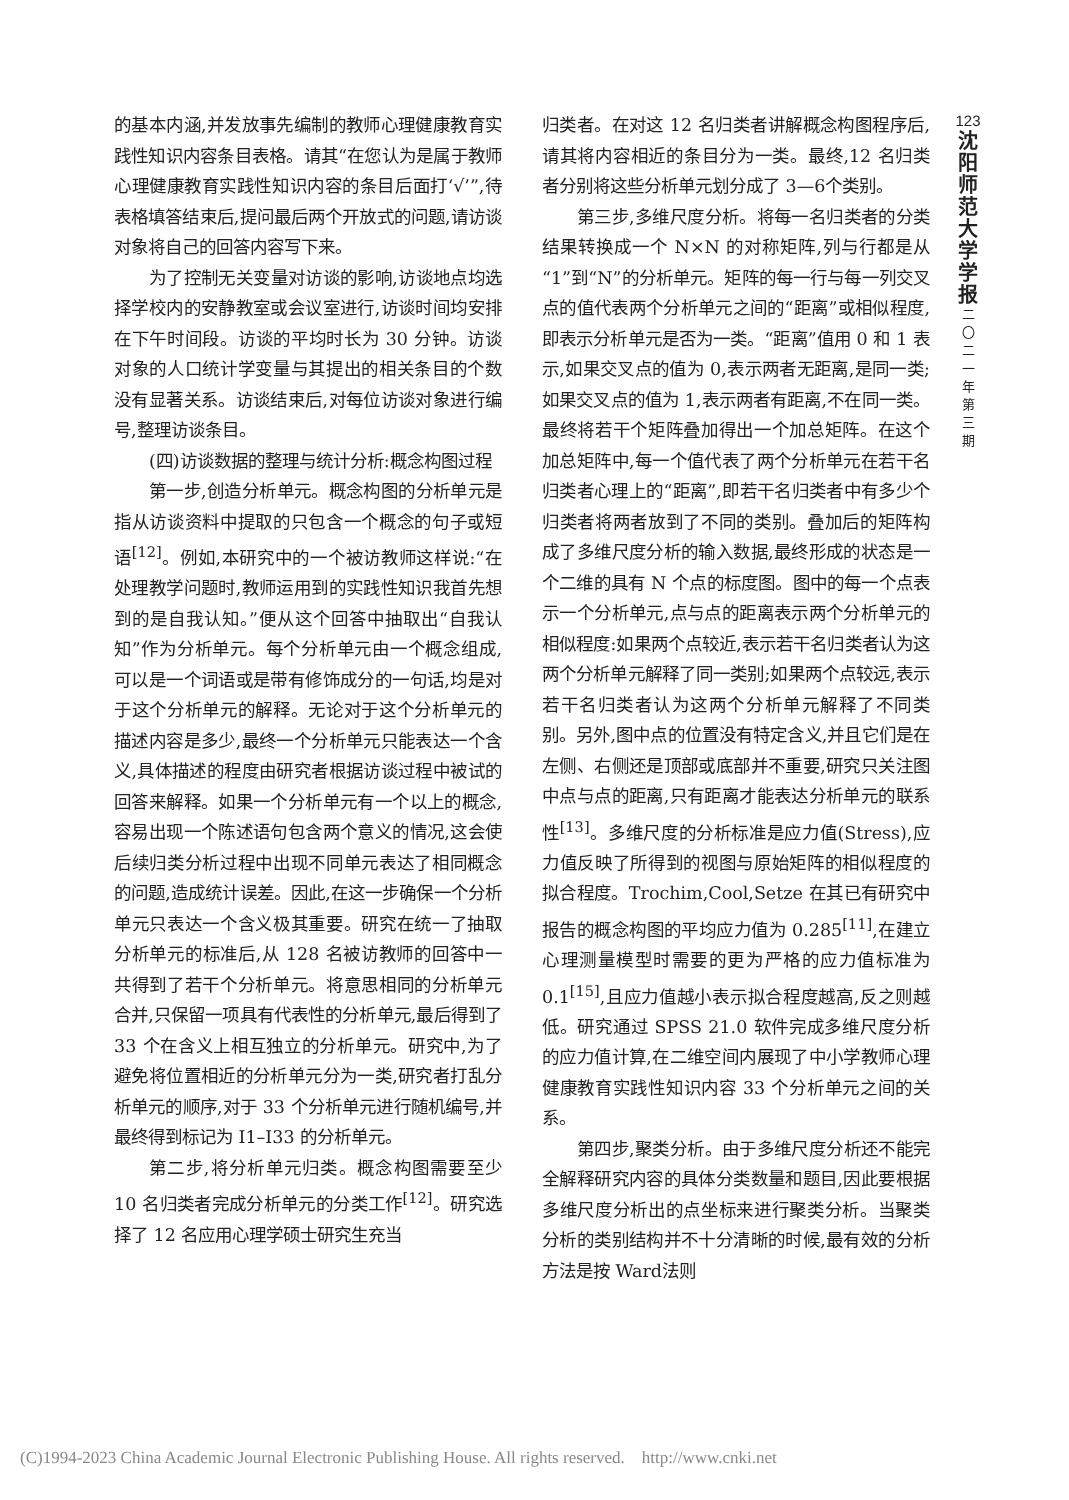的基本内涵,并发放事先编制的教师心理健康教育实践性知识内容条目表格。请其“在您认为是属于教师心理健康教育实践性知识内容的条目后面打‘√’”,待表格填答结束后,提问最后两个开放式的问题,请访谈对象将自己的回答内容写下来。
为了控制无关变量对访谈的影响,访谈地点均选择学校内的安静教室或会议室进行,访谈时间均安排在下午时间段。访谈的平均时长为 30 分钟。访谈对象的人口统计学变量与其提出的相关条目的个数没有显著关系。访谈结束后,对每位访谈对象进行编号,整理访谈条目。
(四)访谈数据的整理与统计分析:概念构图过程
第一步,创造分析单元。概念构图的分析单元是指从访谈资料中提取的只包含一个概念的句子或短语<sup>[12]</sup>。例如,本研究中的一个被访教师这样说:“在处理教学问题时,教师运用到的实践性知识我首先想到的是自我认知。”便从这个回答中抽取出“自我认知”作为分析单元。每个分析单元由一个概念组成,可以是一个词语或是带有修饰成分的一句话,均是对于这个分析单元的解释。无论对于这个分析单元的描述内容是多少,最终一个分析单元只能表达一个含义,具体描述的程度由研究者根据访谈过程中被试的回答来解释。如果一个分析单元有一个以上的概念,容易出现一个陈述语句包含两个意义的情况,这会使后续归类分析过程中出现不同单元表达了相同概念的问题,造成统计误差。因此,在这一步确保一个分析单元只表达一个含义极其重要。研究在统一了抽取分析单元的标准后,从 128 名被访教师的回答中一共得到了若干个分析单元。将意思相同的分析单元合并,只保留一项具有代表性的分析单元,最后得到了 33 个在含义上相互独立的分析单元。研究中,为了避免将位置相近的分析单元分为一类,研究者打乱分析单元的顺序,对于 33 个分析单元进行随机编号,并最终得到标记为 I1–I33 的分析单元。
第二步,将分析单元归类。概念构图需要至少 10 名归类者完成分析单元的分类工作<sup>[12]</sup>。研究选择了 12 名应用心理学硕士研究生充当
归类者。在对这 12 名归类者讲解概念构图程序后,请其将内容相近的条目分为一类。最终,12 名归类者分别将这些分析单元划分成了 3—6个类别。
第三步,多维尺度分析。将每一名归类者的分类结果转换成一个 N×N 的对称矩阵,列与行都是从“1”到“N”的分析单元。矩阵的每一行与每一列交叉点的值代表两个分析单元之间的“距离”或相似程度,即表示分析单元是否为一类。“距离”值用 0 和 1 表示,如果交叉点的值为 0,表示两者无距离,是同一类;如果交叉点的值为 1,表示两者有距离,不在同一类。最终将若干个矩阵叠加得出一个加总矩阵。在这个加总矩阵中,每一个值代表了两个分析单元在若干名归类者心理上的“距离”,即若干名归类者中有多少个归类者将两者放到了不同的类别。叠加后的矩阵构成了多维尺度分析的输入数据,最终形成的状态是一个二维的具有 N 个点的标度图。图中的每一个点表示一个分析单元,点与点的距离表示两个分析单元的相似程度:如果两个点较近,表示若干名归类者认为这两个分析单元解释了同一类别;如果两个点较远,表示若干名归类者认为这两个分析单元解释了不同类别。另外,图中点的位置没有特定含义,并且它们是在左侧、右侧还是顶部或底部并不重要,研究只关注图中点与点的距离,只有距离才能表达分析单元的联系性<sup>[13]</sup>。多维尺度的分析标准是应力值(Stress),应力值反映了所得到的视图与原始矩阵的相似程度的拟合程度。Trochim,Cool,Setze 在其已有研究中报告的概念构图的平均应力值为 0.285<sup>[11]</sup>,在建立心理测量模型时需要的更为严格的应力值标准为 0.1<sup>[15]</sup>,且应力值越小表示拟合程度越高,反之则越低。研究通过 SPSS 21.0 软件完成多维尺度分析的应力值计算,在二维空间内展现了中小学教师心理健康教育实践性知识内容 33 个分析单元之间的关系。
第四步,聚类分析。由于多维尺度分析还不能完全解释研究内容的具体分类数量和题目,因此要根据多维尺度分析出的点坐标来进行聚类分析。当聚类分析的类别结构并不十分清晰的时候,最有效的分析方法是按 Ward法则
123
沈
阳
师
范
大
学
学
报
二
〇
二
一
年
第
三
期
(C)1994-2023 China Academic Journal Electronic Publishing House. All rights reserved. http://www.cnki.net